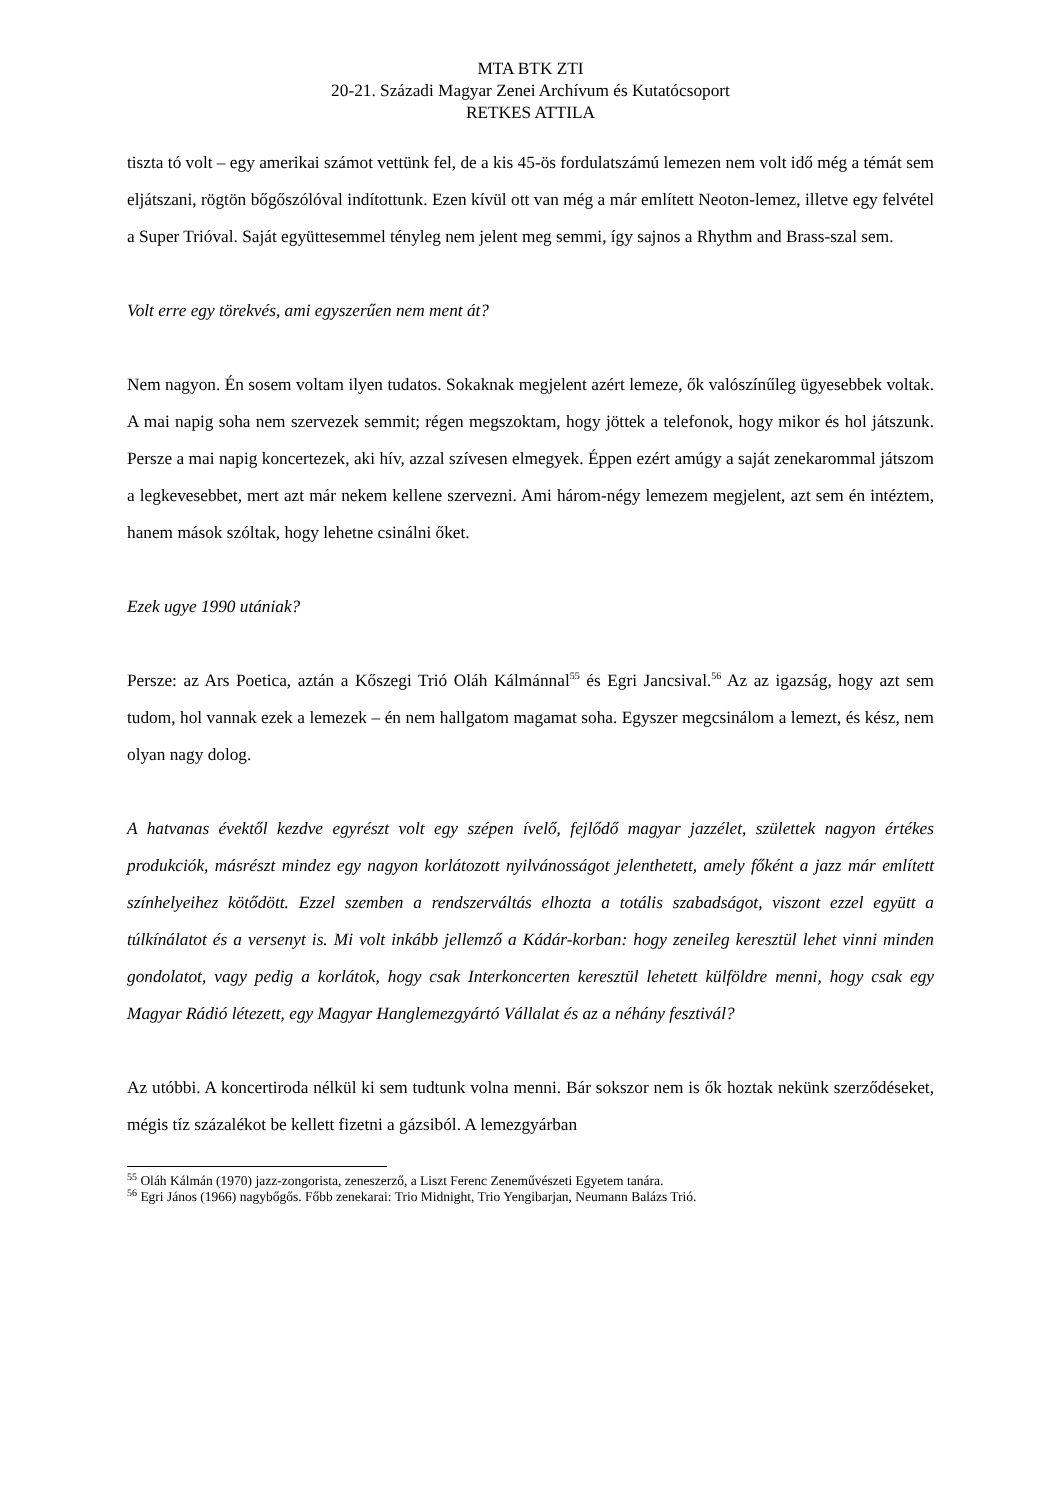MTA BTK ZTI
20-21. Századi Magyar Zenei Archívum és Kutatócsoport
RETKES ATTILA
tiszta tó volt – egy amerikai számot vettünk fel, de a kis 45-ös fordulatszámú lemezen nem volt idő még a témát sem eljátszani, rögtön bőgőszólóval indítottunk. Ezen kívül ott van még a már említett Neoton-lemez, illetve egy felvétel a Super Trióval. Saját együttesemmel tényleg nem jelent meg semmi, így sajnos a Rhythm and Brass-szal sem.
Volt erre egy törekvés, ami egyszerűen nem ment át?
Nem nagyon. Én sosem voltam ilyen tudatos. Sokaknak megjelent azért lemeze, ők valószínűleg ügyesebbek voltak. A mai napig soha nem szervezek semmit; régen megszoktam, hogy jöttek a telefonok, hogy mikor és hol játszunk. Persze a mai napig koncertezek, aki hív, azzal szívesen elmegyek. Éppen ezért amúgy a saját zenekarommal játszom a legkevesebbet, mert azt már nekem kellene szervezni. Ami három-négy lemezem megjelent, azt sem én intéztem, hanem mások szóltak, hogy lehetne csinálni őket.
Ezek ugye 1990 utániak?
Persze: az Ars Poetica, aztán a Kőszegi Trió Oláh Kálmánnal<sup>55</sup> és Egri Jancsival.<sup>56</sup> Az az igazság, hogy azt sem tudom, hol vannak ezek a lemezek – én nem hallgatom magamat soha. Egyszer megcsinálom a lemezt, és kész, nem olyan nagy dolog.
A hatvanas évektől kezdve egyrészt volt egy szépen ívelő, fejlődő magyar jazzélet, születtek nagyon értékes produkciók, másrészt mindez egy nagyon korlátozott nyilvánosságot jelenthetett, amely főként a jazz már említett színhelyeihez kötődött. Ezzel szemben a rendszerváltás elhozta a totális szabadságot, viszont ezzel együtt a túlkínálatot és a versenyt is. Mi volt inkább jellemző a Kádár-korban: hogy zeneileg keresztül lehet vinni minden gondolatot, vagy pedig a korlátok, hogy csak Interkoncerten keresztül lehetett külföldre menni, hogy csak egy Magyar Rádió létezett, egy Magyar Hanglemezgyártó Vállalat és az a néhány fesztivál?
Az utóbbi. A koncertiroda nélkül ki sem tudtunk volna menni. Bár sokszor nem is ők hoztak nekünk szerződéseket, mégis tíz százalékot be kellett fizetni a gázsiból. A lemezgyárban
<sup>55</sup> Oláh Kálmán (1970) jazz-zongorista, zeneszerző, a Liszt Ferenc Zeneművészeti Egyetem tanára.
<sup>56</sup> Egri János (1966) nagybőgős. Főbb zenekarai: Trio Midnight, Trio Yengibarjan, Neumann Balázs Trió.